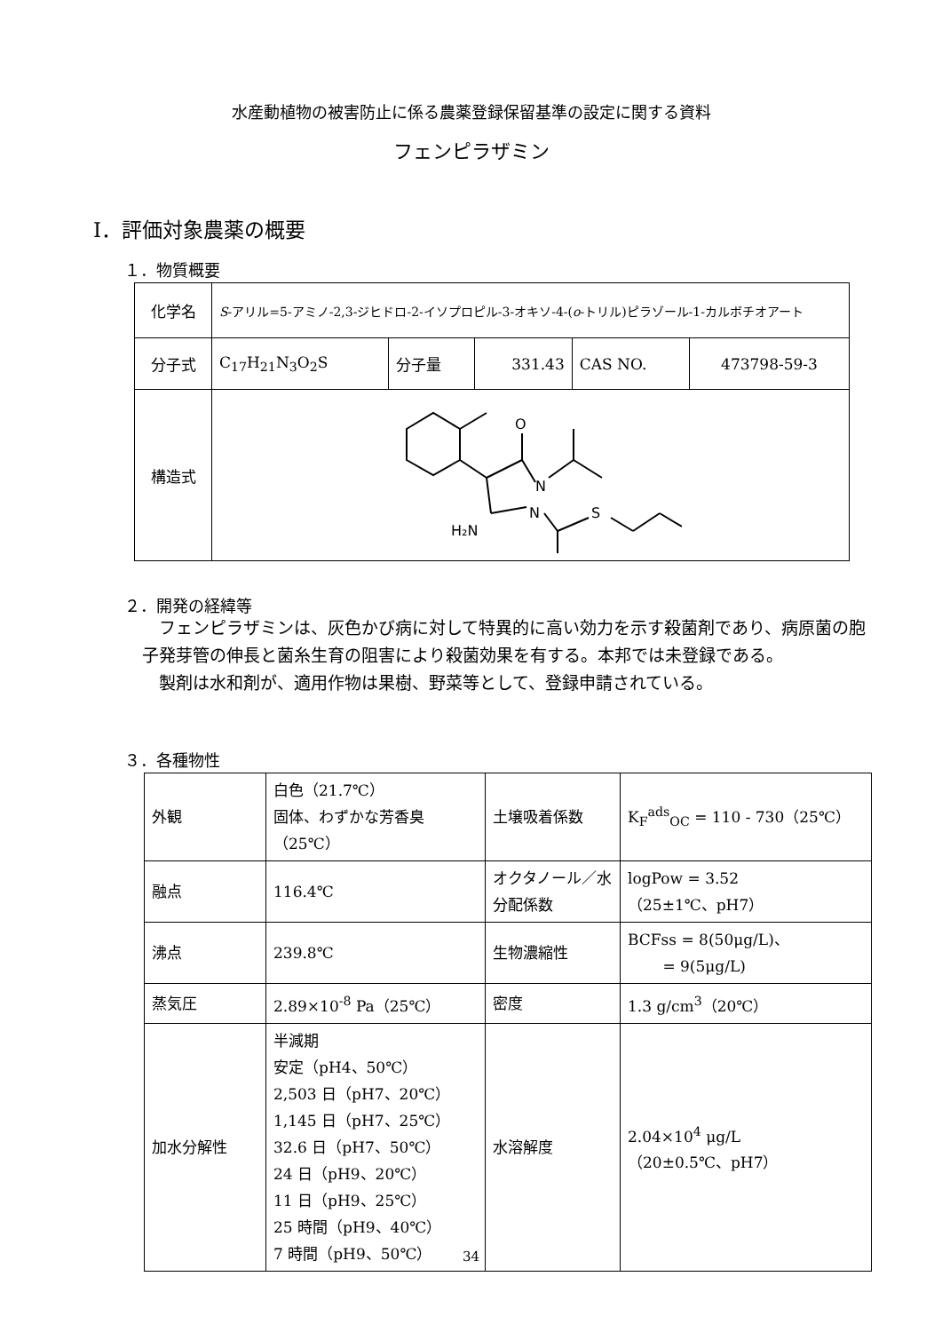水産動植物の被害防止に係る農薬登録保留基準の設定に関する資料
フェンピラザミン
Ⅰ．評価対象農薬の概要
１．物質概要
| 化学名 | S -アリル=5-アミノ-2,3-ジヒドロ-2-イソプロピル-3-オキソ-4-( o -トリル)ピラゾール-1-カルボチオアート | | | | |
| 分子式 | C<sub>17</sub>H<sub>21</sub>N<sub>3</sub>O<sub>2</sub>S | 分子量 | 331.43 | CAS NO. | 473798-59-3 |
| 構造式 | O N N S H₂N | | | | |
２．開発の経緯等
　フェンピラザミンは、灰色かび病に対して特異的に高い効力を示す殺菌剤であり、病原菌の胞子発芽管の伸長と菌糸生育の阻害により殺菌効果を有する。本邦では未登録である。
　製剤は水和剤が、適用作物は果樹、野菜等として、登録申請されている。
３．各種物性
| 外観 | 白色（21.7℃） 固体、わずかな芳香臭（25℃） | 土壌吸着係数 | K<sub>F</sub><sup>ads</sup><sub>OC</sub> = 110 - 730（25℃） |
| 融点 | 116.4℃ | オクタノール／水分配係数 | logPow = 3.52 （25±1℃、pH7） |
| 沸点 | 239.8℃ | 生物濃縮性 | BCFss = 8(50μg/L)、 = 9(5μg/L) |
| 蒸気圧 | 2.89×10<sup>-8</sup> Pa（25℃） | 密度 | 1.3 g/cm<sup>3</sup>（20℃） |
| 加水分解性 | 半減期 安定（pH4、50℃） 2,503 日（pH7、20℃） 1,145 日（pH7、25℃） 32.6 日（pH7、50℃） 24 日（pH9、20℃） 11 日（pH9、25℃） 25 時間（pH9、40℃） 7 時間（pH9、50℃） | 水溶解度 | 2.04×10<sup>4</sup> μg/L （20±0.5℃、pH7） |
34